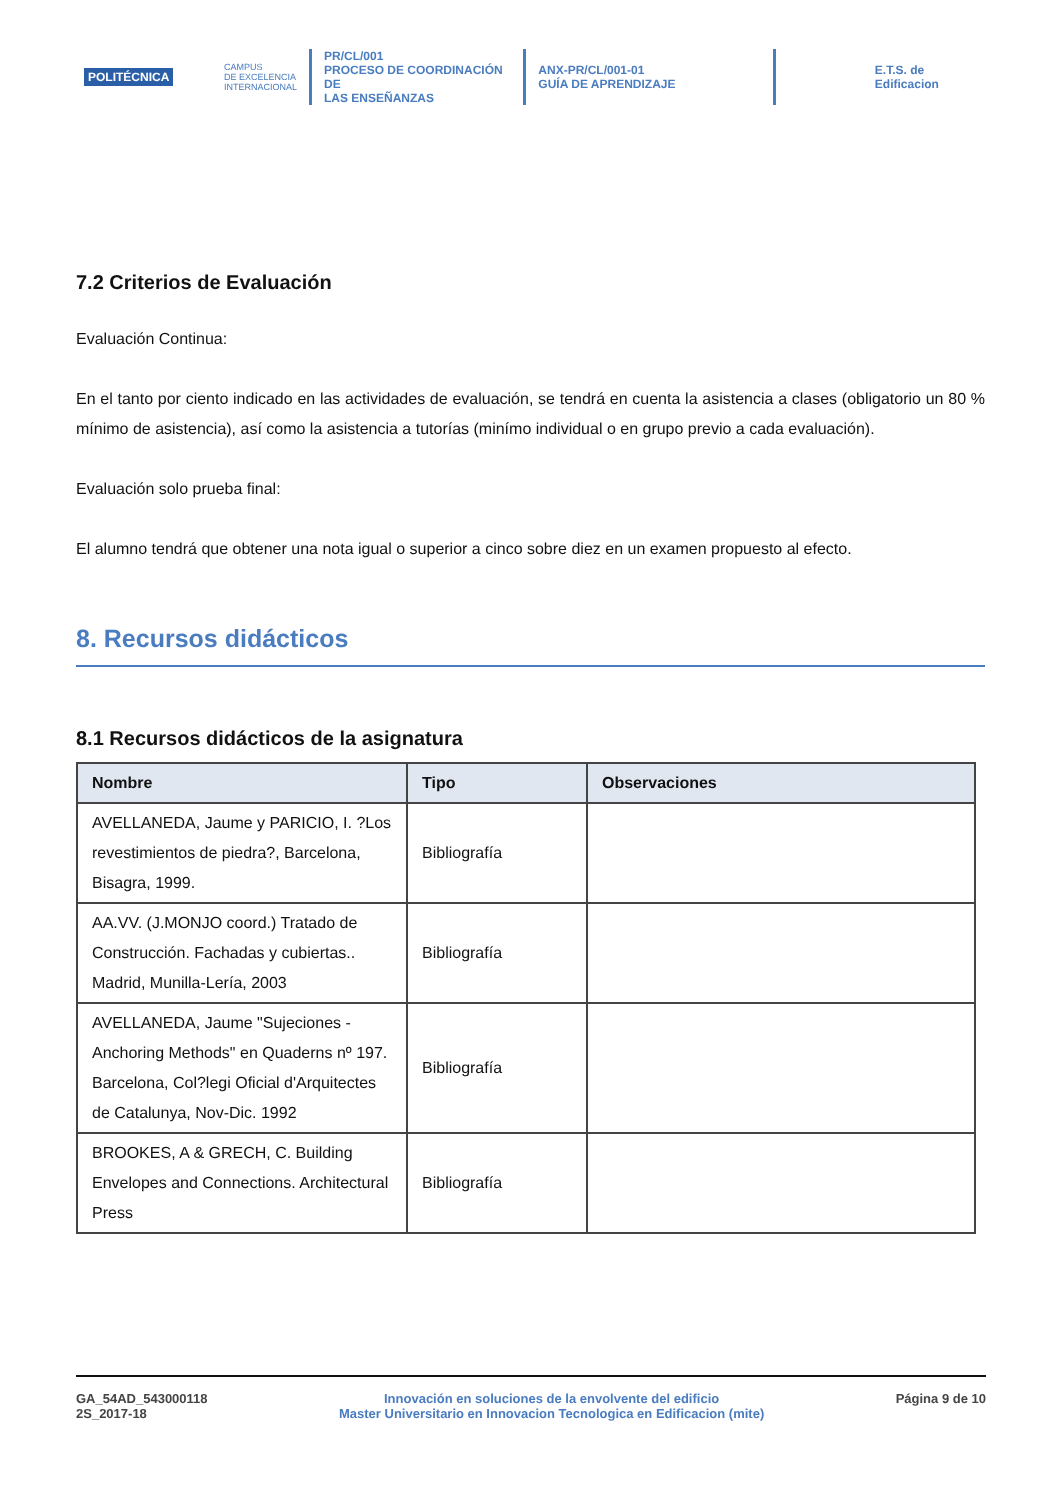POLITÉCNICA
CAMPUS
DE EXCELENCIA
INTERNACIONAL
PR/CL/001
PROCESO DE COORDINACIÓN DE
LAS ENSEÑANZAS
ANX-PR/CL/001-01
GUÍA DE APRENDIZAJE
E.T.S. de Edificacion
7.2 Criterios de Evaluación
Evaluación Continua:
En el tanto por ciento indicado en las actividades de evaluación, se tendrá en cuenta la asistencia a clases (obligatorio un 80 % mínimo de asistencia), así como la asistencia a tutorías (minímo individual o en grupo previo a cada evaluación).
Evaluación solo prueba final:
El alumno tendrá que obtener una nota igual o superior a cinco sobre diez en un examen propuesto al efecto.
8. Recursos didácticos
8.1 Recursos didácticos de la asignatura
| Nombre | Tipo | Observaciones |
| --- | --- | --- |
| AVELLANEDA, Jaume y PARICIO, I. ?Los revestimientos de piedra?, Barcelona, Bisagra, 1999. | Bibliografía | |
| AA.VV. (J.MONJO coord.) Tratado de Construcción. Fachadas y cubiertas.. Madrid, Munilla-Lería, 2003 | Bibliografía | |
| AVELLANEDA, Jaume "Sujeciones - Anchoring Methods" en Quaderns nº 197. Barcelona, Col?legi Oficial d'Arquitectes de Catalunya, Nov-Dic. 1992 | Bibliografía | |
| BROOKES, A & GRECH, C. Building Envelopes and Connections. Architectural Press | Bibliografía | |
GA_54AD_543000118
2S_2017-18
Innovación en soluciones de la envolvente del edificio
Master Universitario en Innovacion Tecnologica en Edificacion (mite)
Página 9 de 10